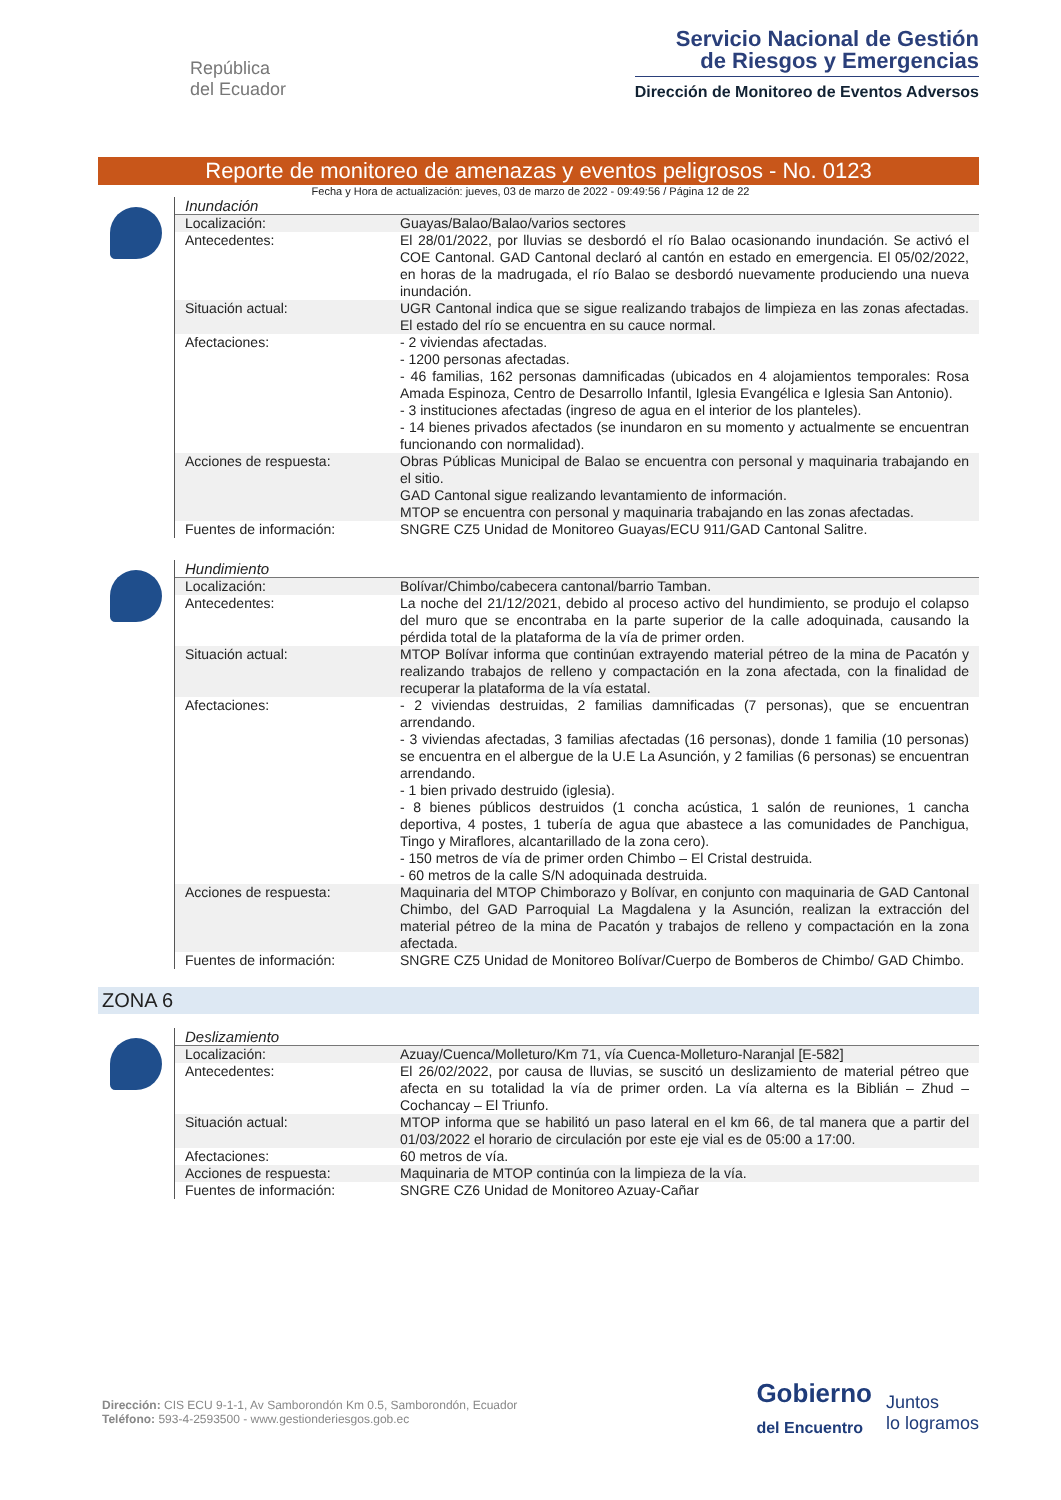República
del Ecuador
Servicio Nacional de Gestión
de Riesgos y Emergencias
Dirección de Monitoreo de Eventos Adversos
Reporte de monitoreo de amenazas y eventos peligrosos - No. 0123
Fecha y Hora de actualización: jueves, 03 de marzo de 2022 - 09:49:56 / Página 12 de 22
Inundación
| Localización: | Guayas/Balao/Balao/varios sectores |
| Antecedentes: | El 28/01/2022, por lluvias se desbordó el río Balao ocasionando inundación. Se activó el COE Cantonal. GAD Cantonal declaró al cantón en estado en emergencia. El 05/02/2022, en horas de la madrugada, el río Balao se desbordó nuevamente produciendo una nueva inundación. |
| Situación actual: | UGR Cantonal indica que se sigue realizando trabajos de limpieza en las zonas afectadas. El estado del río se encuentra en su cauce normal. |
| Afectaciones: | - 2 viviendas afectadas. - 1200 personas afectadas. - 46 familias, 162 personas damnificadas (ubicados en 4 alojamientos temporales: Rosa Amada Espinoza, Centro de Desarrollo Infantil, Iglesia Evangélica e Iglesia San Antonio). - 3 instituciones afectadas (ingreso de agua en el interior de los planteles). - 14 bienes privados afectados (se inundaron en su momento y actualmente se encuentran funcionando con normalidad). |
| Acciones de respuesta: | Obras Públicas Municipal de Balao se encuentra con personal y maquinaria trabajando en el sitio. GAD Cantonal sigue realizando levantamiento de información. MTOP se encuentra con personal y maquinaria trabajando en las zonas afectadas. |
| Fuentes de información: | SNGRE CZ5 Unidad de Monitoreo Guayas/ECU 911/GAD Cantonal Salitre. |
Hundimiento
| Localización: | Bolívar/Chimbo/cabecera cantonal/barrio Tamban. |
| Antecedentes: | La noche del 21/12/2021, debido al proceso activo del hundimiento, se produjo el colapso del muro que se encontraba en la parte superior de la calle adoquinada, causando la pérdida total de la plataforma de la vía de primer orden. |
| Situación actual: | MTOP Bolívar informa que continúan extrayendo material pétreo de la mina de Pacatón y realizando trabajos de relleno y compactación en la zona afectada, con la finalidad de recuperar la plataforma de la vía estatal. |
| Afectaciones: | - 2 viviendas destruidas, 2 familias damnificadas (7 personas), que se encuentran arrendando. - 3 viviendas afectadas, 3 familias afectadas (16 personas), donde 1 familia (10 personas) se encuentra en el albergue de la U.E La Asunción, y 2 familias (6 personas) se encuentran arrendando. - 1 bien privado destruido (iglesia). - 8 bienes públicos destruidos (1 concha acústica, 1 salón de reuniones, 1 cancha deportiva, 4 postes, 1 tubería de agua que abastece a las comunidades de Panchigua, Tingo y Miraflores, alcantarillado de la zona cero). - 150 metros de vía de primer orden Chimbo – El Cristal destruida. - 60 metros de la calle S/N adoquinada destruida. |
| Acciones de respuesta: | Maquinaria del MTOP Chimborazo y Bolívar, en conjunto con maquinaria de GAD Cantonal Chimbo, del GAD Parroquial La Magdalena y la Asunción, realizan la extracción del material pétreo de la mina de Pacatón y trabajos de relleno y compactación en la zona afectada. |
| Fuentes de información: | SNGRE CZ5 Unidad de Monitoreo Bolívar/Cuerpo de Bomberos de Chimbo/ GAD Chimbo. |
ZONA 6
Deslizamiento
| Localización: | Azuay/Cuenca/Molleturo/Km 71, vía Cuenca-Molleturo-Naranjal [E-582] |
| Antecedentes: | El 26/02/2022, por causa de lluvias, se suscitó un deslizamiento de material pétreo que afecta en su totalidad la vía de primer orden. La vía alterna es la Biblián – Zhud – Cochancay – El Triunfo. |
| Situación actual: | MTOP informa que se habilitó un paso lateral en el km 66, de tal manera que a partir del 01/03/2022 el horario de circulación por este eje vial es de 05:00 a 17:00. |
| Afectaciones: | 60 metros de vía. |
| Acciones de respuesta: | Maquinaria de MTOP continúa con la limpieza de la vía. |
| Fuentes de información: | SNGRE CZ6 Unidad de Monitoreo Azuay-Cañar |
Dirección: CIS ECU 9-1-1, Av Samborondón Km 0.5, Samborondón, Ecuador
Teléfono: 593-4-2593500 - www.gestionderiesgos.gob.ec
Gobierno
del Encuentro
Juntos
lo logramos